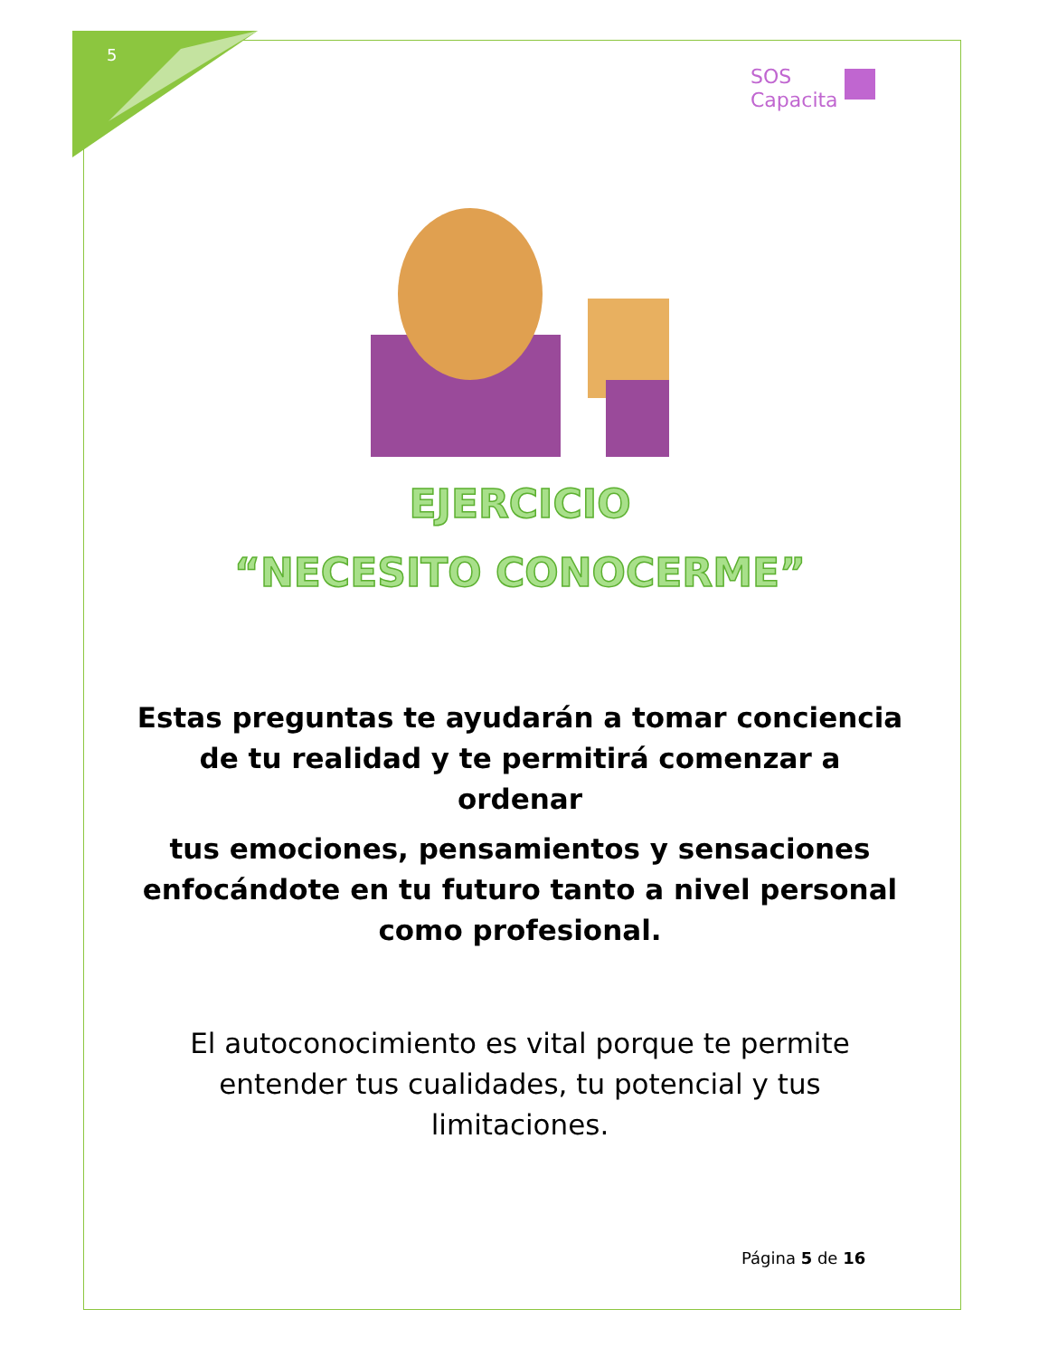5
SOS
Capacita
EJERCICIO
“NECESITO CONOCERME”
Estas preguntas te ayudarán a tomar conciencia de tu realidad y te permitirá comenzar a ordenar
tus emociones, pensamientos y sensaciones enfocándote en tu futuro tanto a nivel personal como profesional.
El autoconocimiento es vital porque te permite entender tus cualidades, tu potencial y tus limitaciones.
Página 5 de 16